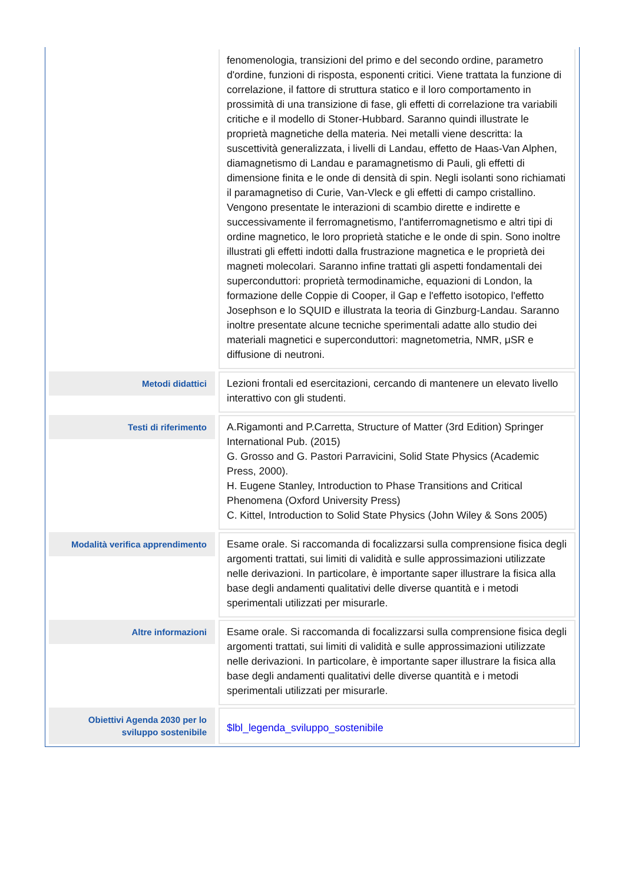| | fenomenologia, transizioni del primo e del secondo ordine, parametro d'ordine, funzioni di risposta, esponenti critici. Viene trattata la funzione di correlazione, il fattore di struttura statico e il loro comportamento in prossimità di una transizione di fase, gli effetti di correlazione tra variabili critiche e il modello di Stoner-Hubbard. Saranno quindi illustrate le proprietà magnetiche della materia. Nei metalli viene descritta: la suscettività generalizzata, i livelli di Landau, effetto de Haas-Van Alphen, diamagnetismo di Landau e paramagnetismo di Pauli, gli effetti di dimensione finita e le onde di densità di spin. Negli isolanti sono richiamati il paramagnetiso di Curie, Van-Vleck e gli effetti di campo cristallino. Vengono presentate le interazioni di scambio dirette e indirette e successivamente il ferromagnetismo, l'antiferromagnetismo e altri tipi di ordine magnetico, le loro proprietà statiche e le onde di spin. Sono inoltre illustrati gli effetti indotti dalla frustrazione magnetica e le proprietà dei magneti molecolari. Saranno infine trattati gli aspetti fondamentali dei superconduttori: proprietà termodinamiche, equazioni di London, la formazione delle Coppie di Cooper, il Gap e l'effetto isotopico, l'effetto Josephson e lo SQUID e illustrata la teoria di Ginzburg-Landau. Saranno inoltre presentate alcune tecniche sperimentali adatte allo studio dei materiali magnetici e superconduttori: magnetometria, NMR, μSR e diffusione di neutroni. |
| / Metodi didattici / / --- / | Lezioni frontali ed esercitazioni, cercando di mantenere un elevato livello interattivo con gli studenti. |
| / Testi di riferimento / / --- / | A.Rigamonti and P.Carretta, Structure of Matter (3rd Edition) Springer International Pub. (2015) G. Grosso and G. Pastori Parravicini, Solid State Physics (Academic Press, 2000). H. Eugene Stanley, Introduction to Phase Transitions and Critical Phenomena (Oxford University Press) C. Kittel, Introduction to Solid State Physics (John Wiley & Sons 2005) |
| / Modalità verifica apprendimento / / --- / | Esame orale. Si raccomanda di focalizzarsi sulla comprensione fisica degli argomenti trattati, sui limiti di validità e sulle approssimazioni utilizzate nelle derivazioni. In particolare, è importante saper illustrare la fisica alla base degli andamenti qualitativi delle diverse quantità e i metodi sperimentali utilizzati per misurarle. |
| / Altre informazioni / / --- / | Esame orale. Si raccomanda di focalizzarsi sulla comprensione fisica degli argomenti trattati, sui limiti di validità e sulle approssimazioni utilizzate nelle derivazioni. In particolare, è importante saper illustrare la fisica alla base degli andamenti qualitativi delle diverse quantità e i metodi sperimentali utilizzati per misurarle. |
| / Obiettivi Agenda 2030 per lo sviluppo sostenibile / / --- / | $lbl_legenda_sviluppo_sostenibile |